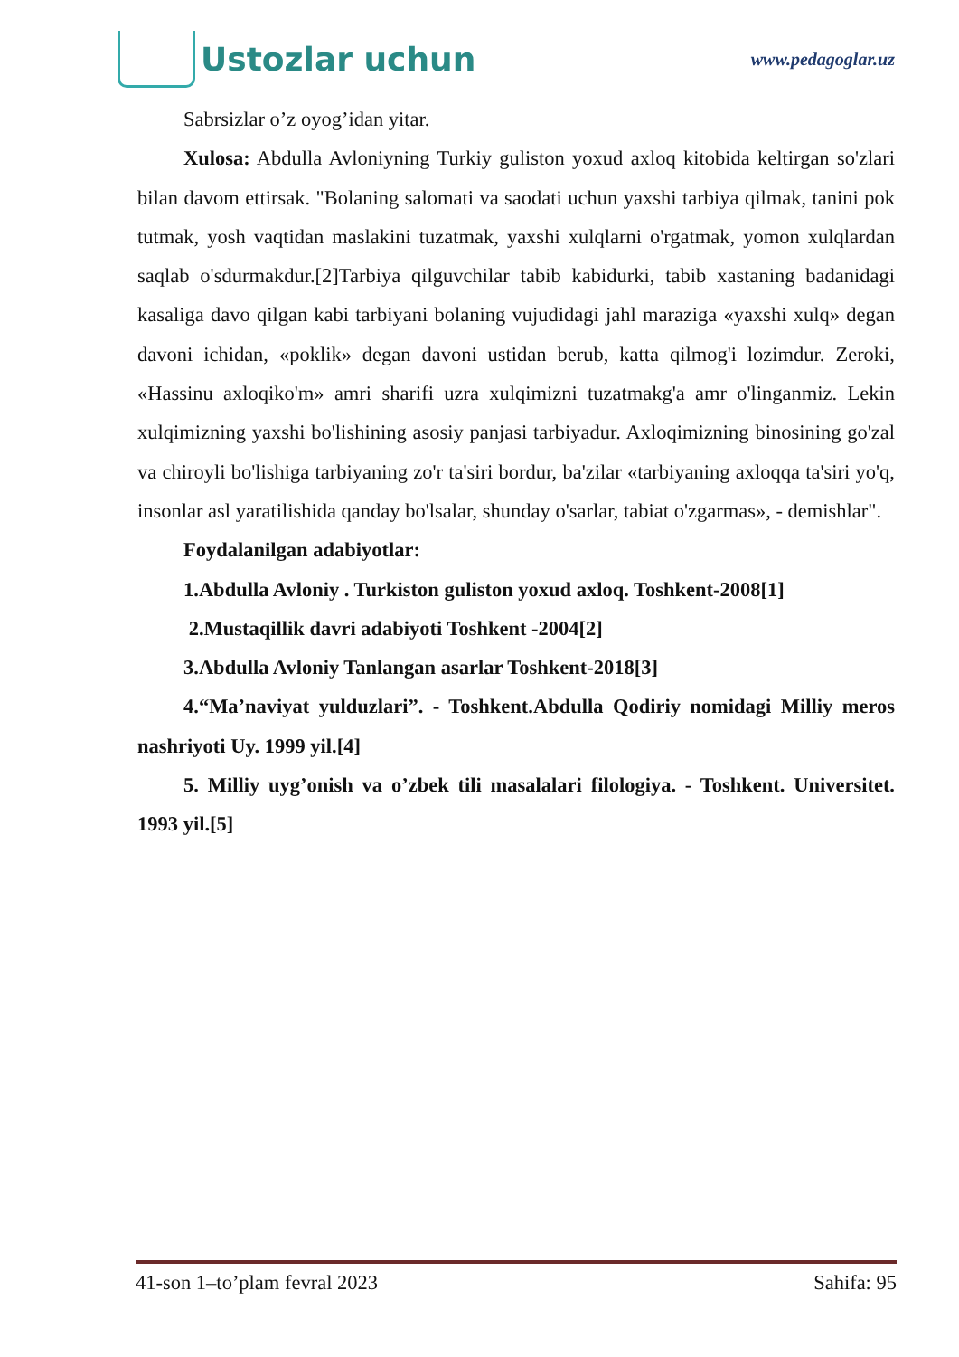Ustozlar uchun
www.pedagoglar.uz
Sabrsizlar o’z oyog’idan yitar.
Xulosa: Abdulla Avloniyning Turkiy guliston yoxud axloq kitobida keltirgan so'zlari bilan davom ettirsak. "Bolaning salomati va saodati uchun yaxshi tarbiya qilmak, tanini pok tutmak, yosh vaqtidan maslakini tuzatmak, yaxshi xulqlarni o'rgatmak, yomon xulqlardan saqlab o'sdurmakdur.[2]Tarbiya qilguvchilar tabib kabidurki, tabib xastaning badanidagi kasaliga davo qilgan kabi tarbiyani bolaning vujudidagi jahl maraziga «yaxshi xulq» degan davoni ichidan, «poklik» degan davoni ustidan berub, katta qilmog'i lozimdur. Zeroki, «Hassinu axloqiko'm» amri sharifi uzra xulqimizni tuzatmakg'a amr o'linganmiz. Lekin xulqimizning yaxshi bo'lishining asosiy panjasi tarbiyadur. Axloqimizning binosining go'zal va chiroyli bo'lishiga tarbiyaning zo'r ta'siri bordur, ba'zilar «tarbiyaning axloqqa ta'siri yo'q, insonlar asl yaratilishida qanday bo'lsalar, shunday o'sarlar, tabiat o'zgarmas», - demishlar".
Foydalanilgan adabiyotlar:
1.Abdulla Avloniy . Turkiston guliston yoxud axloq. Toshkent-2008[1]
2.Mustaqillik davri adabiyoti Toshkent -2004[2]
3.Abdulla Avloniy Tanlangan asarlar Toshkent-2018[3]
4.“Ma’naviyat yulduzlari”. - Toshkent.Abdulla Qodiriy nomidagi Milliy meros nashriyoti Uy. 1999 yil.[4]
5. Milliy uyg’onish va o’zbek tili masalalari filologiya. - Toshkent. Universitet. 1993 yil.[5]
41-son 1–to’plam fevral 2023 Sahifa: 95